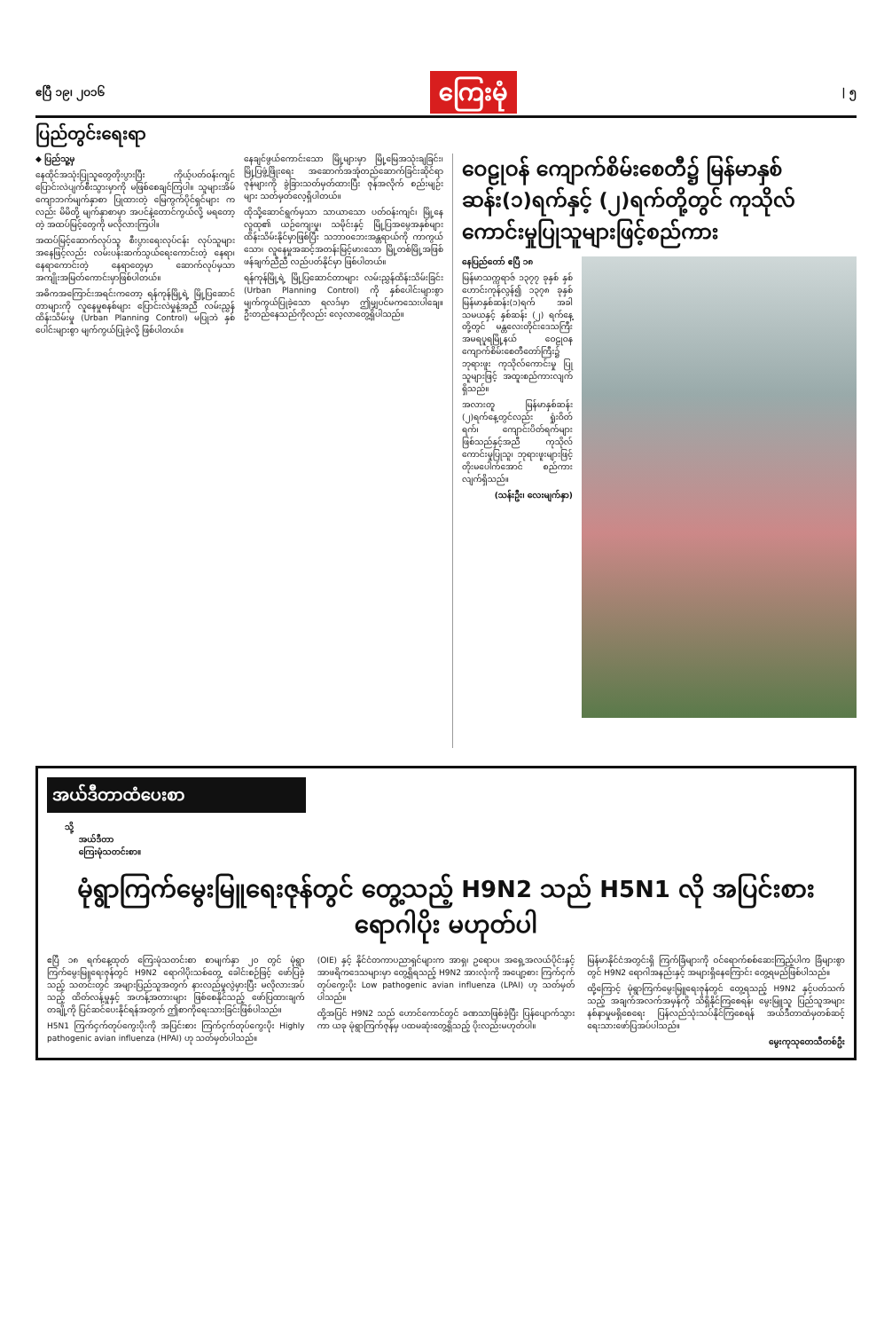ဧပြီ ၁၉၊ ၂၀၁၆ ကြေးမုံ | ၅
ပြည်တွင်းရေးရာ
◆ ပြည်သူ့မှ
နေထိုင်အသုံးပြုသူတွေတိုးပွားပြီး ကိုယ့်ပတ်ဝန်းကျင် ပြောင်းလဲပျက်စီးသွားမှာကို မဖြစ်စေချင်ကြပါ။ သူများအိမ် ကျောဘက်မျက်နှာစာ ပြုထားတဲ့ မြေကွက်ပိုင်ရှင်များ ကလည်း မိမိတို့ မျက်နှာစာမှာ အပင်နဲ့တောင်ကွယ်လို့ မရတော့တဲ့ အထပ်မြင့်တွေကို မလိုလားကြပါ။
အထပ်မြင့်ဆောက်လုပ်သူ စီးပွားရေးလုပ်ငန်း လုပ်သူများအနေဖြင့်လည်း လမ်းပန်းဆက်သွယ်ရေးကောင်းတဲ့ နေရာ၊ နေရာကောင်းတဲ့ နေရာတွေမှာ ဆောက်လုပ်မှသာ အကျိုးအမြတ်ကောင်းမှာဖြစ်ပါတယ်။
အဓိကအကြောင်းအရင်းကတော့ ရန်ကုန်မြို့ရဲ့ မြို့ပြဆောင်တာများကို လူနေမှုစနစ်များ ပြောင်းလဲမှုနဲ့အညီ လမ်းညွှန်ထိန်းသိမ်းမှု (Urban Planning Control) မပြုဘဲ နှစ်ပေါင်းများစွာ မျက်ကွယ်ပြုခဲ့လို့ ဖြစ်ပါတယ်။
နေချင်ဖွယ်ကောင်းသော မြို့များမှာ မြို့မြေအသုံးချခြင်း၊ မြို့ပြဖွံ့ဖြိုးရေး အဆောက်အအုံတည်ဆောက်ခြင်းဆိုင်ရာ ဇုန်များကို ခွဲခြားသတ်မှတ်ထားပြီး ဇုန်အလိုက် စည်းမျဉ်းများ သတ်မှတ်လေ့ရှိပါတယ်။
ထိုသို့ဆောင်ရွက်မှသာ သာယာသော ပတ်ဝန်းကျင်၊ မြို့နေလူထု၏ ယဉ်ကျေးမှု၊ သမိုင်းနှင့် မြို့ပြအမွေအနှစ်များ ထိန်းသိမ်းနိုင်မှာဖြစ်ပြီး သဘာဝဘေးအန္တရာယ်ကို ကာကွယ်သော၊ လူနေမှုအဆင့်အတန်းမြင့်မားသော မြို့တစ်မြို့အဖြစ် ဖန်ချက်ညီညီ လည်ပတ်နိုင်မှာ ဖြစ်ပါတယ်။
ရန်ကုန်မြို့ရဲ့ မြို့ပြဆောင်တာများ လမ်းညွှန်ထိန်းသိမ်းခြင်း (Urban Planning Control) ကို နှစ်ပေါင်းများစွာ မျက်ကွယ်ပြုခဲ့သော ရလဒ်မှာ ဤမျှပင်မကသေးပါချေ။ ဦးတည်နေသည်ကိုလည်း လေ့လာတွေ့ရှိပါသည်။
ဝေဠုဝန် ကျောက်စိမ်းစေတီ၌ မြန်မာနှစ်ဆန်း(၁)ရက်နှင့် (၂)ရက်တို့တွင် ကုသိုလ်ကောင်းမှုပြုသူများဖြင့်စည်ကား
နေပြည်တော် ဧပြီ ၁၈
မြန်မာသက္ကရာဇ် ၁၃၇၇ ခုနှစ် နှစ်ဟောင်းကုန်လွန်၍ ၁၃၇၈ ခုနှစ် မြန်မာနှစ်ဆန်း(၁)ရက် အခါသမယနှင့် နှစ်ဆန်း (၂) ရက်နေ့တို့တွင် မန္တလေးတိုင်းဒေသကြီး အမရပူရမြို့နယ် ဝေဠုဝန ကျောက်စိမ်းစေတီတော်ကြီး၌ ဘုရားဖူး ကုသိုလ်ကောင်းမှု ပြုသူများဖြင့် အထူးစည်ကားလျက်ရှိသည်။
အလားတူ မြန်မာနှစ်ဆန်း (၂)ရက်နေ့တွင်လည်း ရှုံးဝိတ်ရက်၊ ကျောင်းပိတ်ရက်များဖြစ်သည်နှင့်အညီ ကုသိုလ်ကောင်းမှုပြုသူ၊ ဘုရားဖူးများဖြင့် တိုးမပေါက်အောင် စည်ကားလျက်ရှိသည်။
(သန်းဦး၊ လေးမျက်နှာ)
အယ်ဒီတာထံပေးစာ
သို့
အယ်ဒီတာ
ကြေးမုံသတင်းစာ။
မုံရွာကြက်မွေးမြူရေးဇုန်တွင် တွေ့သည့် H9N2 သည် H5N1 လို အပြင်းစား ရောဂါပိုး မဟုတ်ပါ
ဧပြီ ၁၈ ရက်နေ့ထုတ် ကြေးမုံသတင်းစာ စာမျက်နှာ ၂၀ တွင် မုံရွာကြက်မွေးမြူရေးဇုန်တွင် H9N2 ရောဂါပိုးသစ်တွေ့ ခေါင်းစဉ်ဖြင့် ဖော်ပြခဲ့သည့် သတင်းတွင် အများပြည်သူအတွက် နားလည်မှုလွဲမှားပြီး မလိုလားအပ်သည့် ထိတ်လန့်မှုနှင့် အဟန့်အတားများ ဖြစ်စေနိုင်သည့် ဖော်ပြထားချက်တချို့ကို ပြင်ဆင်ပေးနိုင်ရန်အတွက် ဤစာကိုရေးသားခြင်းဖြစ်ပါသည်။
H5N1 ကြက်ငှက်တုပ်ကွေးပိုးကို အပြင်းစား ကြက်ငှက်တုပ်ကွေးပိုး Highly pathogenic avian influenza (HPAI) ဟု သတ်မှတ်ပါသည်။
(OIE) နှင့် နိုင်ငံတကာပညာရှင်များက အာရှ၊ ဥရောပ၊ အရှေ့အလယ်ပိုင်းနှင့် အာဖရိကဒေသများမှာ တွေ့ရှိရသည့် H9N2 အားလုံးကို အပျော့စား ကြက်ငှက်တုပ်ကွေးပိုး Low pathogenic avian influenza (LPAI) ဟု သတ်မှတ်ပါသည်။
ထို့အပြင် H9N2 သည် ဟောင်ကောင်တွင် ခဏသာဖြစ်ခဲ့ပြီး ပြန်ပျောက်သွားကာ ယခု မုံရွာကြက်ဇုန်မှ ပထမဆုံးတွေ့ရှိသည့် ပိုးလည်းမဟုတ်ပါ။
မြန်မာနိုင်ငံအတွင်းရှိ ကြက်ခြံများကို ဝင်ရောက်စစ်ဆေးကြည့်ပါက ခြံများစွာတွင် H9N2 ရောဂါအနည်းနှင့် အများရှိနေကြောင်း တွေ့ရမည်ဖြစ်ပါသည်။
ထို့ကြောင့် မုံရွာကြက်မွေးမြူရေးဇုန်တွင် တွေ့ရသည့် H9N2 နှင့်ပတ်သက်သည့် အချက်အလက်အမှန်ကို သိရှိနိုင်ကြစေရန်၊ မွေးမြူသူ ပြည်သူအများ နစ်နာမှုမရှိစေရေး ပြန်လည်သုံးသပ်နိုင်ကြစေရန် အယ်ဒီတာထံမှတစ်ဆင့် ရေးသားဖော်ပြအပ်ပါသည်။
မွေးကုသုတေသီတစ်ဦး